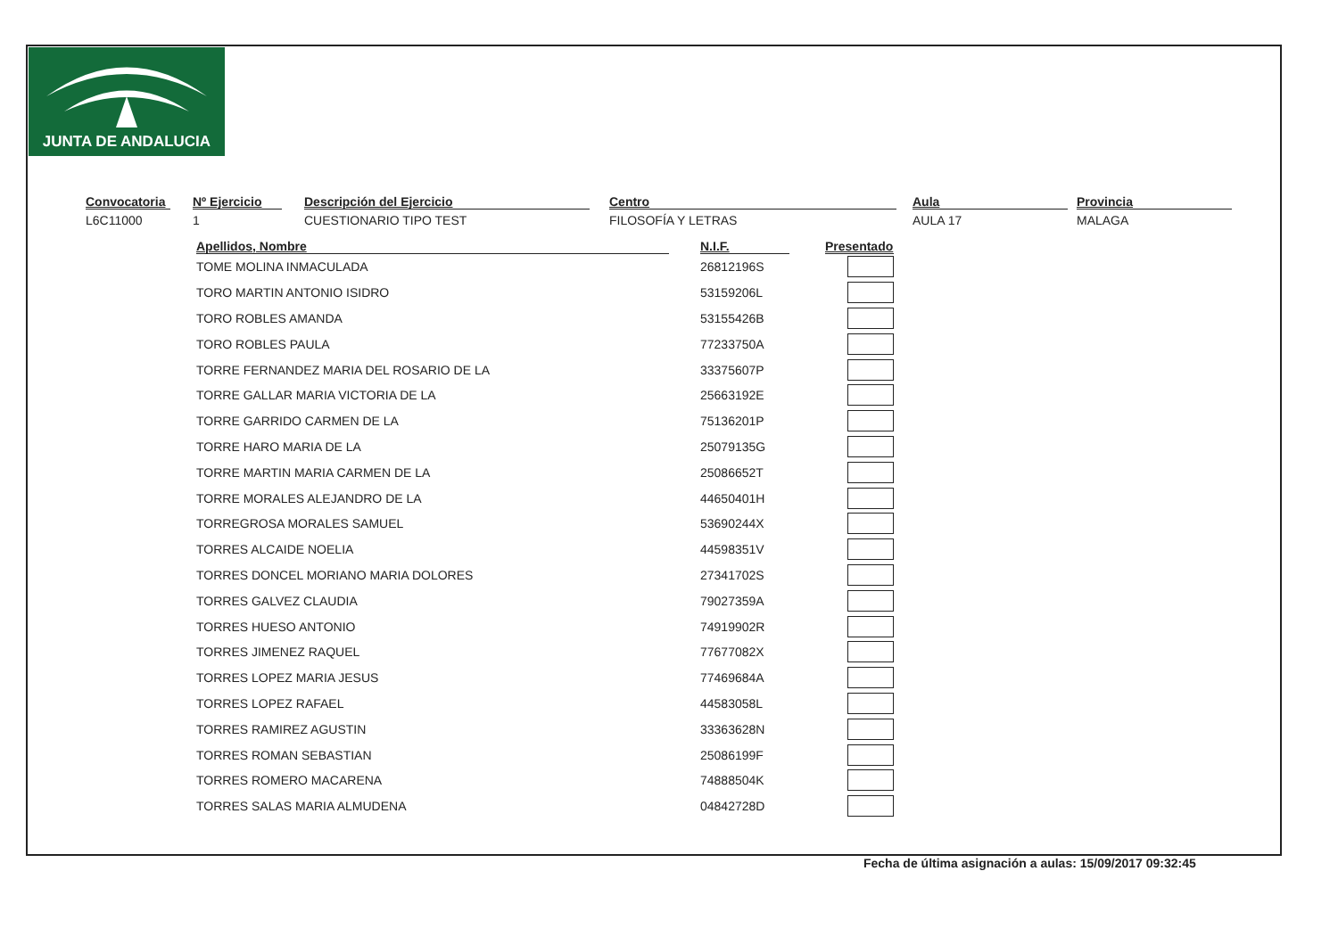JUNTA DE ANDALUCIA
Convocatoria
L6C11000
Nº Ejercicio
1
Descripción del Ejercicio
CUESTIONARIO TIPO TEST
Centro
FILOSOFÍA Y LETRAS
Aula
AULA 17
Provincia
MALAGA
| Apellidos, Nombre | | N.I.F. | | Presentado |
| --- | --- | --- | --- | --- |
| TOME MOLINA INMACULADA | | 26812196S | | |
| TORO MARTIN ANTONIO ISIDRO | | 53159206L | | |
| TORO ROBLES AMANDA | | 53155426B | | |
| TORO ROBLES PAULA | | 77233750A | | |
| TORRE FERNANDEZ MARIA DEL ROSARIO DE LA | | 33375607P | | |
| TORRE GALLAR MARIA VICTORIA DE LA | | 25663192E | | |
| TORRE GARRIDO CARMEN DE LA | | 75136201P | | |
| TORRE HARO MARIA DE LA | | 25079135G | | |
| TORRE MARTIN MARIA CARMEN DE LA | | 25086652T | | |
| TORRE MORALES ALEJANDRO DE LA | | 44650401H | | |
| TORREGROSA MORALES SAMUEL | | 53690244X | | |
| TORRES ALCAIDE NOELIA | | 44598351V | | |
| TORRES DONCEL MORIANO MARIA DOLORES | | 27341702S | | |
| TORRES GALVEZ CLAUDIA | | 79027359A | | |
| TORRES HUESO ANTONIO | | 74919902R | | |
| TORRES JIMENEZ RAQUEL | | 77677082X | | |
| TORRES LOPEZ MARIA JESUS | | 77469684A | | |
| TORRES LOPEZ RAFAEL | | 44583058L | | |
| TORRES RAMIREZ AGUSTIN | | 33363628N | | |
| TORRES ROMAN SEBASTIAN | | 25086199F | | |
| TORRES ROMERO MACARENA | | 74888504K | | |
| TORRES SALAS MARIA ALMUDENA | | 04842728D | | |
Fecha de última asignación a aulas: 15/09/2017 09:32:45